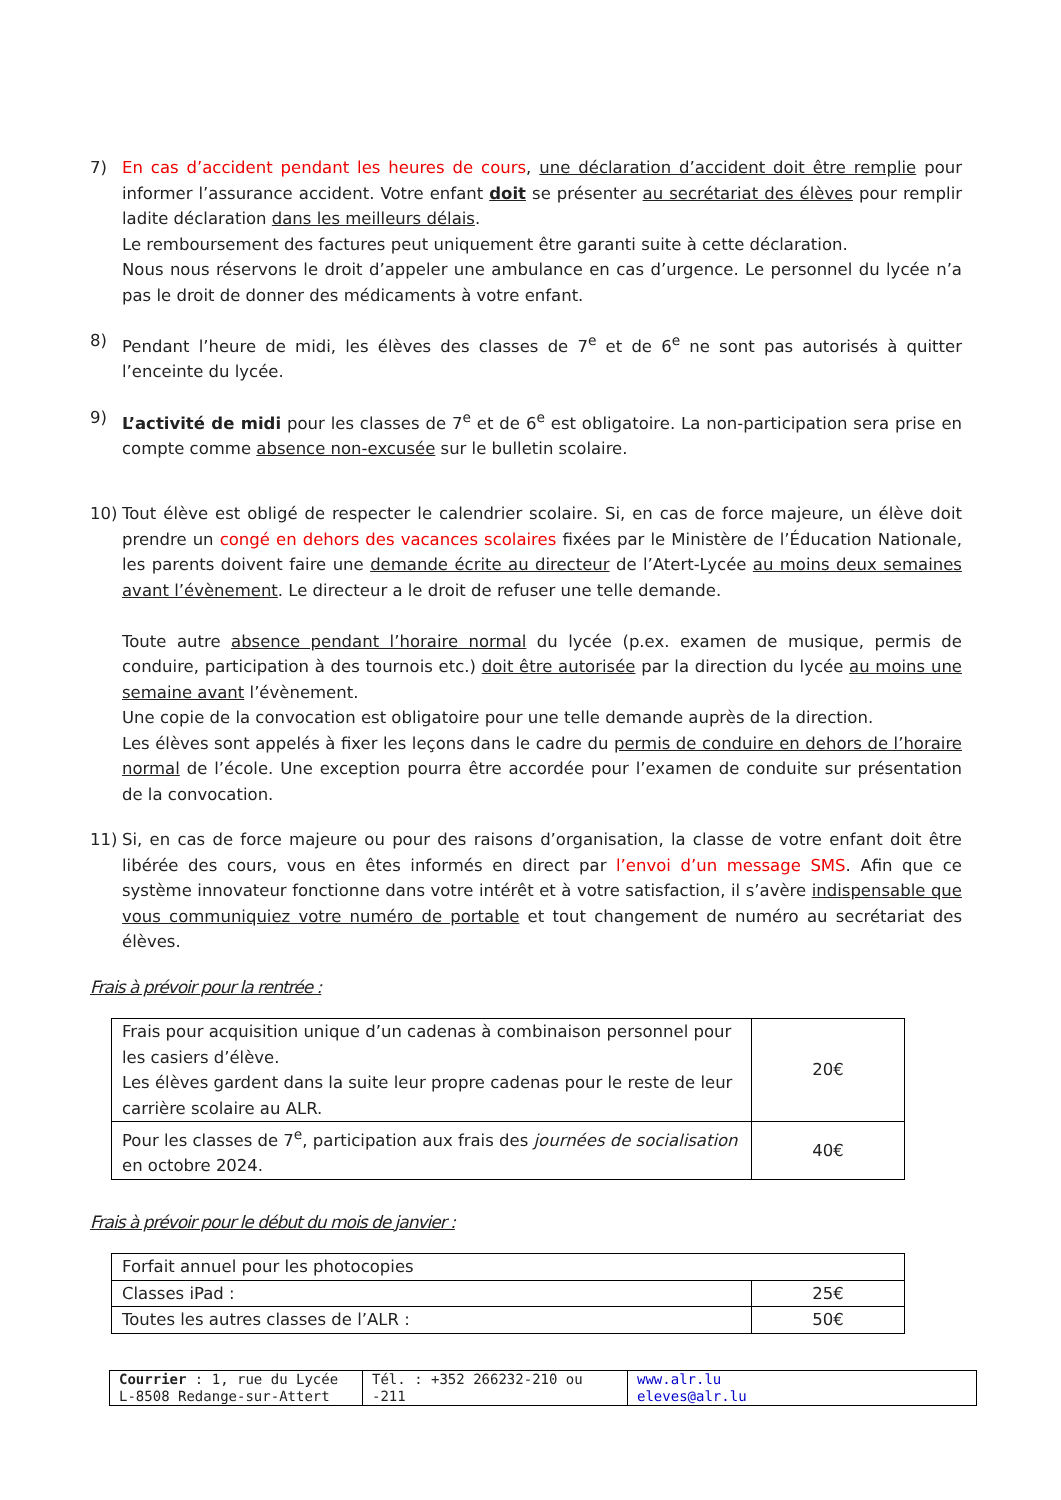7) En cas d’accident pendant les heures de cours, une déclaration d’accident doit être remplie pour informer l’assurance accident. Votre enfant doit se présenter au secrétariat des élèves pour remplir ladite déclaration dans les meilleurs délais.
Le remboursement des factures peut uniquement être garanti suite à cette déclaration.
Nous nous réservons le droit d’appeler une ambulance en cas d’urgence. Le personnel du lycée n’a pas le droit de donner des médicaments à votre enfant.
8) Pendant l’heure de midi, les élèves des classes de 7<sup>e</sup> et de 6<sup>e</sup> ne sont pas autorisés à quitter l’enceinte du lycée.
9) L’activité de midi pour les classes de 7<sup>e</sup> et de 6<sup>e</sup> est obligatoire. La non-participation sera prise en compte comme absence non-excusée sur le bulletin scolaire.
10) Tout élève est obligé de respecter le calendrier scolaire. Si, en cas de force majeure, un élève doit prendre un congé en dehors des vacances scolaires fixées par le Ministère de l’Éducation Nationale, les parents doivent faire une demande écrite au directeur de l’Atert-Lycée au moins deux semaines avant l’évènement. Le directeur a le droit de refuser une telle demande.
Toute autre absence pendant l’horaire normal du lycée (p.ex. examen de musique, permis de conduire, participation à des tournois etc.) doit être autorisée par la direction du lycée au moins une semaine avant l’évènement.
Une copie de la convocation est obligatoire pour une telle demande auprès de la direction.
Les élèves sont appelés à fixer les leçons dans le cadre du permis de conduire en dehors de l’horaire normal de l’école. Une exception pourra être accordée pour l’examen de conduite sur présentation de la convocation.
11) Si, en cas de force majeure ou pour des raisons d’organisation, la classe de votre enfant doit être libérée des cours, vous en êtes informés en direct par l’envoi d’un message SMS. Afin que ce système innovateur fonctionne dans votre intérêt et à votre satisfaction, il s’avère indispensable que vous communiquiez votre numéro de portable et tout changement de numéro au secrétariat des élèves.
Frais à prévoir pour la rentrée :
| Frais pour acquisition unique d’un cadenas à combinaison personnel pour les casiers d’élève. Les élèves gardent dans la suite leur propre cadenas pour le reste de leur carrière scolaire au ALR. | 20€ |
| Pour les classes de 7<sup>e</sup>, participation aux frais des journées de socialisation en octobre 2024. | 40€ |
Frais à prévoir pour le début du mois de janvier :
| Forfait annuel pour les photocopies | |
| Classes iPad : | 25€ |
| Toutes les autres classes de l’ALR : | 50€ |
| Courrier : 1, rue du Lycée L-8508 Redange-sur-Attert | Tél. : +352 266232-210 ou -211 | www.alr.lu eleves@alr.lu |